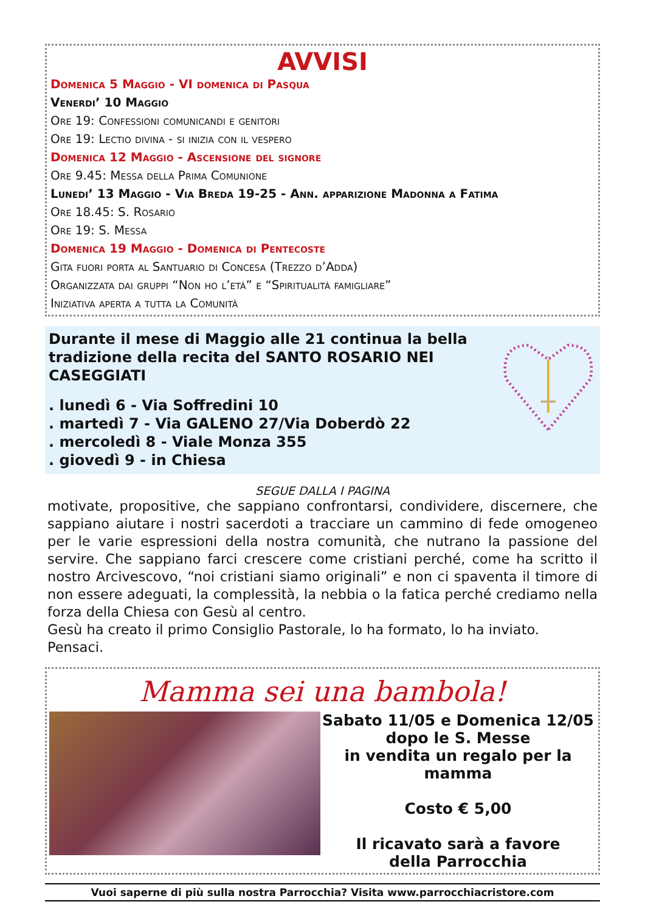AVVISI
Domenica 5 Maggio - VI domenica di Pasqua
Venerdi’ 10 Maggio
Ore 19: Confessioni comunicandi e genitori
Ore 19: Lectio divina - si inizia con il vespero
Domenica 12 Maggio - Ascensione del signore
Ore 9.45: Messa della Prima Comunione
Lunedi’ 13 Maggio - Via Breda 19-25 - Ann. apparizione Madonna a Fatima
Ore 18.45: S. Rosario
Ore 19: S. Messa
Domenica 19 Maggio - Domenica di Pentecoste
Gita fuori porta al Santuario di Concesa (Trezzo d’Adda)
Organizzata dai gruppi “Non ho l’età” e “Spiritualità famigliare”
Iniziativa aperta a tutta la Comunità
Durante il mese di Maggio alle 21 continua la bella
tradizione della recita del SANTO ROSARIO NEI CASEGGIATI
. lunedì 6 - Via Soffredini 10
. martedì 7 - Via GALENO 27/Via Doberdò 22
. mercoledì 8 - Viale Monza 355
. giovedì 9 - in Chiesa
SEGUE DALLA I PAGINA
motivate, propositive, che sappiano confrontarsi, condividere, discernere, che sappiano aiutare i nostri sacerdoti a tracciare un cammino di fede omogeneo per le varie espressioni della nostra comunità, che nutrano la passione del servire. Che sappiano farci crescere come cristiani perché, come ha scritto il nostro Arcivescovo, “noi cristiani siamo originali” e non ci spaventa il timore di non essere adeguati, la complessità, la nebbia o la fatica perché crediamo nella forza della Chiesa con Gesù al centro.
Gesù ha creato il primo Consiglio Pastorale, lo ha formato, lo ha inviato.
Pensaci.
Mamma sei una bambola!
Sabato 11/05 e Domenica 12/05
dopo le S. Messe
in vendita un regalo per la mamma
Costo € 5,00
Il ricavato sarà a favore
della Parrocchia
Vuoi saperne di più sulla nostra Parrocchia? Visita www.parrocchiacristore.com